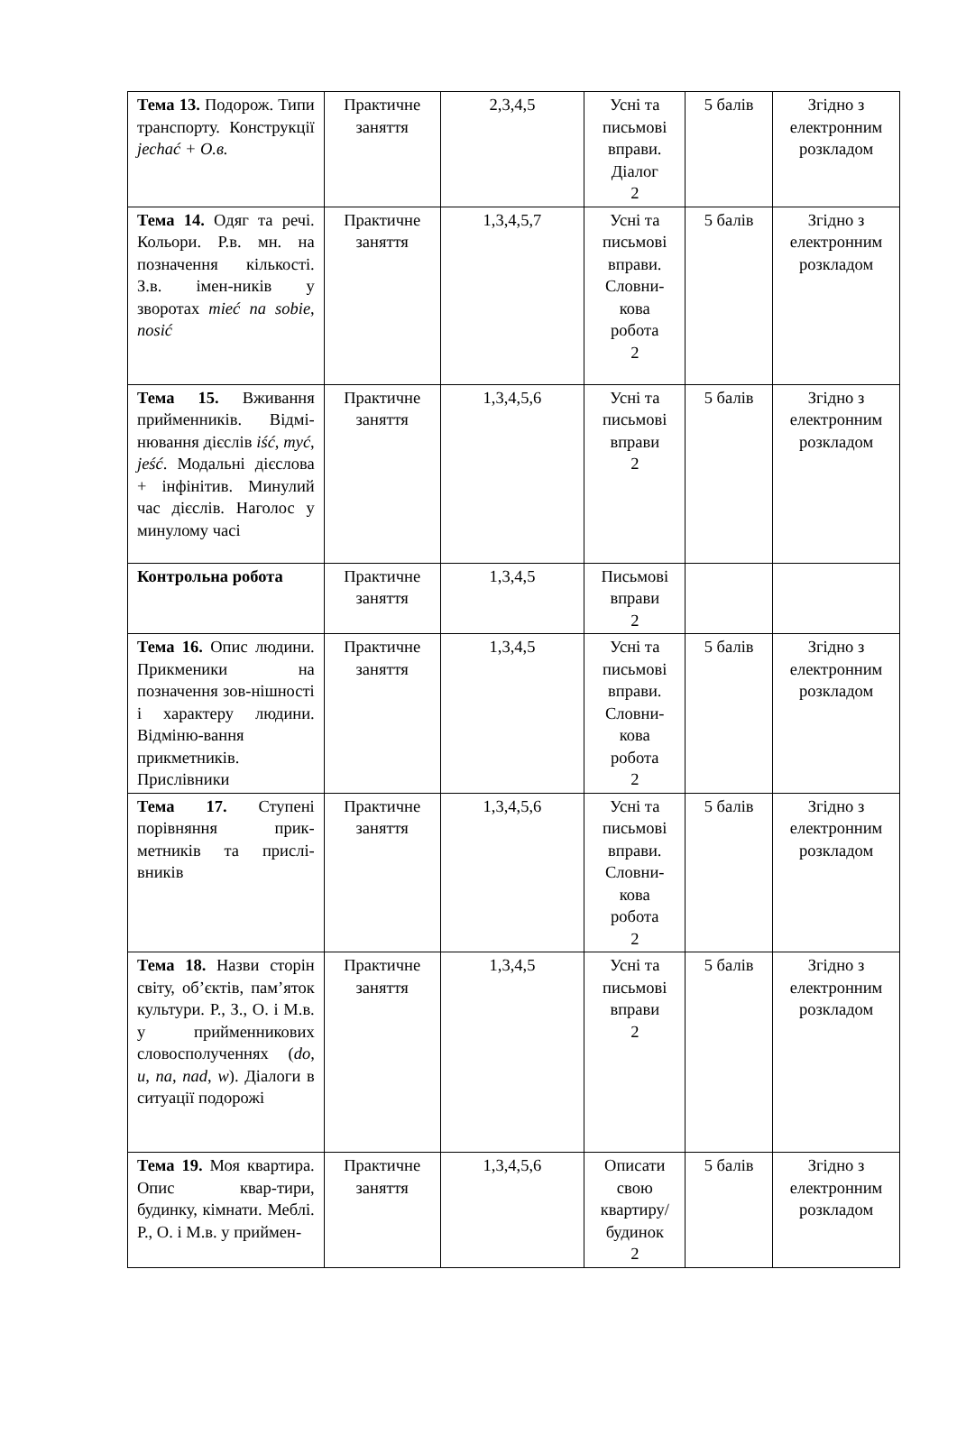| Тема 13. Подорож. Типи транспорту. Конструкції jechać + O.в. | Практичне заняття | 2,3,4,5 | Усні та письмові вправи. Діалог 2 | 5 балів | Згідно з електронним розкладом |
| Тема 14. Одяг та речі. Кольори. Р.в. мн. на позначення кількості. З.в. імен-ників у зворотах mieć na sobie, nosić | Практичне заняття | 1,3,4,5,7 | Усні та письмові вправи. Словни-кова робота 2 | 5 балів | Згідно з електронним розкладом |
| Тема 15. Вживання прийменників. Відмі-нювання дієслів iść, myć, jeść . Модальні дієслова + інфінітив. Минулий час дієслів. Наголос у минулому часі | Практичне заняття | 1,3,4,5,6 | Усні та письмові вправи 2 | 5 балів | Згідно з електронним розкладом |
| Контрольна робота | Практичне заняття | 1,3,4,5 | Письмові вправи 2 | | |
| Тема 16. Опис людини. Прикменики на позначення зов-нішності і характеру людини. Відміню-вання прикметників. Прислівники | Практичне заняття | 1,3,4,5 | Усні та письмові вправи. Словни-кова робота 2 | 5 балів | Згідно з електронним розкладом |
| Тема 17. Ступені порівняння прик-метників та прислі-вників | Практичне заняття | 1,3,4,5,6 | Усні та письмові вправи. Словни-кова робота 2 | 5 балів | Згідно з електронним розкладом |
| Тема 18. Назви сторін світу, об’єктів, пам’яток культури. Р., З., О. і М.в. у прийменникових словосполученнях ( do, u, na, nad, w ). Діалоги в ситуації подорожі | Практичне заняття | 1,3,4,5 | Усні та письмові вправи 2 | 5 балів | Згідно з електронним розкладом |
| Тема 19. Моя квартира. Опис квар-тири, будинку, кімнати. Меблі. Р., О. і М.в. у приймен- | Практичне заняття | 1,3,4,5,6 | Описати свою квартиру/ будинок 2 | 5 балів | Згідно з електронним розкладом |